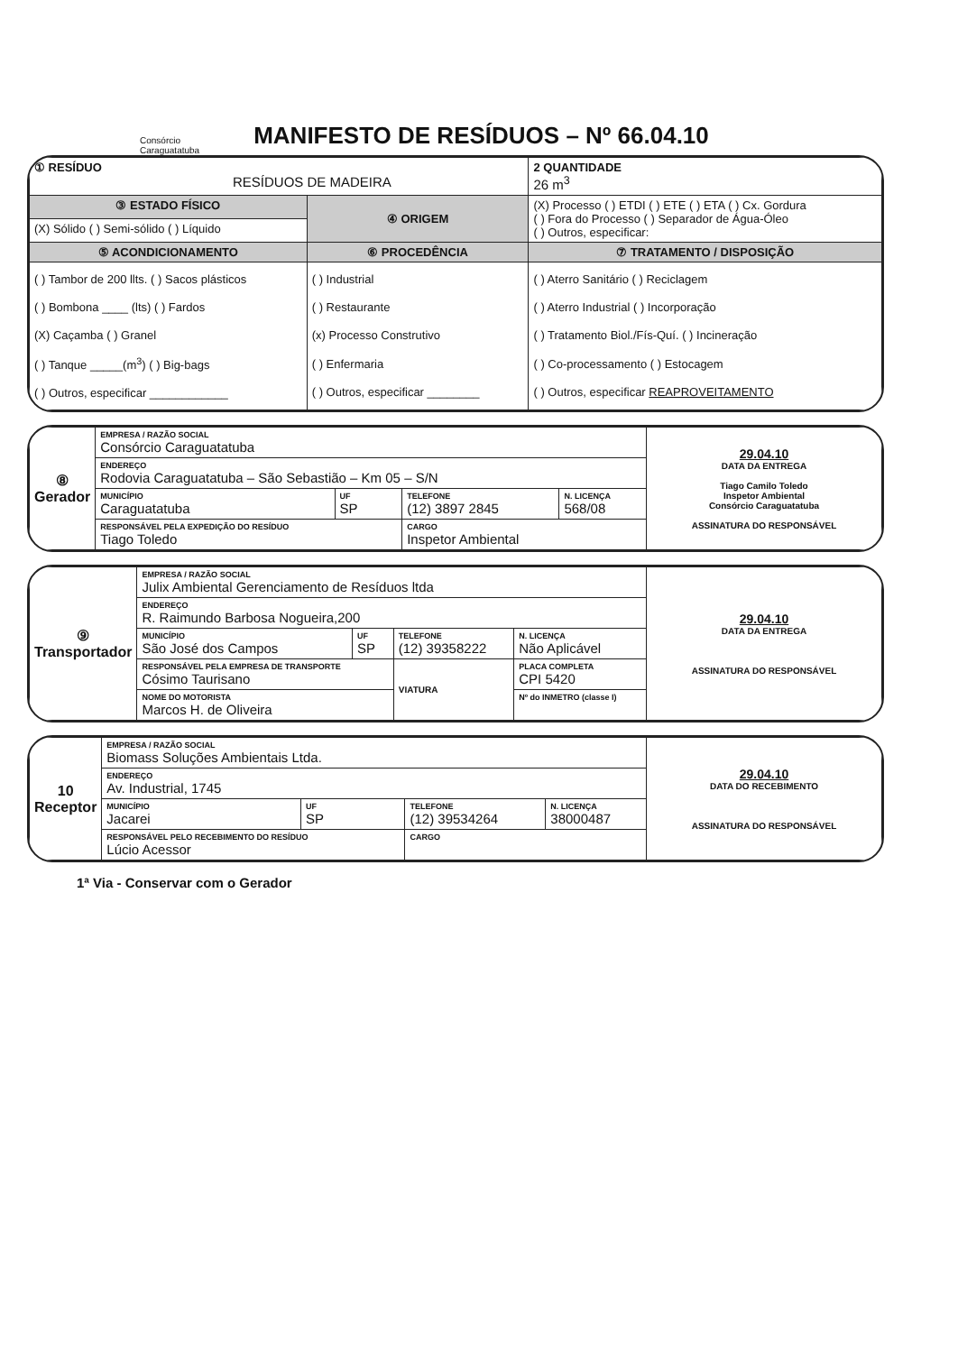Consórcio
Caraguatatuba
MANIFESTO DE RESÍDUOS – Nº 66.04.10
| ① RESÍDUO RESÍDUOS DE MADEIRA | | 2 QUANTIDADE 26 m<sup>3</sup> |
| ③ ESTADO FÍSICO | ④ ORIGEM | (X) Processo ( ) ETDI ( ) ETE ( ) ETA ( ) Cx. Gordura ( ) Fora do Processo ( ) Separador de Água-Óleo ( ) Outros, especificar: |
| (X) Sólido ( ) Semi-sólido ( ) Líquido | | |
| ⑤ ACONDICIONAMENTO | ⑥ PROCEDÊNCIA | ⑦ TRATAMENTO / DISPOSIÇÃO |
| ( ) Tambor de 200 llts. ( ) Sacos plásticos ( ) Bombona ____ (lts) ( ) Fardos (X) Caçamba ( ) Granel ( ) Tanque _____(m<sup>3</sup>) ( ) Big-bags ( ) Outros, especificar ____________ | ( ) Industrial ( ) Restaurante (x) Processo Construtivo ( ) Enfermaria ( ) Outros, especificar ________ | ( ) Aterro Sanitário ( ) Reciclagem ( ) Aterro Industrial ( ) Incorporação ( ) Tratamento Biol./Fís-Quí. ( ) Incineração ( ) Co-processamento ( ) Estocagem ( ) Outros, especificar REAPROVEITAMENTO |
| ⑧ Gerador | EMPRESA / RAZÃO SOCIAL Consórcio Caraguatatuba | | | | 29.04.10 DATA DA ENTREGA Tiago Camilo Toledo Inspetor Ambiental Consórcio Caraguatatuba ASSINATURA DO RESPONSÁVEL |
| | ENDEREÇO Rodovia Caraguatatuba – São Sebastião – Km 05 – S/N | | | | |
| | MUNICÍPIO Caraguatatuba | UF SP | TELEFONE (12) 3897 2845 | N. LICENÇA 568/08 | |
| | RESPONSÁVEL PELA EXPEDIÇÃO DO RESÍDUO Tiago Toledo | | CARGO Inspetor Ambiental | | |
| ⑨ Transportador | EMPRESA / RAZÃO SOCIAL Julix Ambiental Gerenciamento de Resíduos ltda | | | | | 29.04.10 DATA DA ENTREGA ASSINATURA DO RESPONSÁVEL |
| | ENDEREÇO R. Raimundo Barbosa Nogueira,200 | | | | | |
| | MUNICÍPIO São José dos Campos | UF SP | TELEFONE (12) 39358222 | | N. LICENÇA Não Aplicável | |
| | RESPONSÁVEL PELA EMPRESA DE TRANSPORTE Cósimo Taurisano | | VIATURA | PLACA COMPLETA CPI 5420 | | |
| | NOME DO MOTORISTA Marcos H. de Oliveira | | | Nº do INMETRO (classe I) | | |
| 10 Receptor | EMPRESA / RAZÃO SOCIAL Biomass Soluções Ambientais Ltda. | | | | 29.04.10 DATA DO RECEBIMENTO ASSINATURA DO RESPONSÁVEL |
| | ENDEREÇO Av. Industrial, 1745 | | | | |
| | MUNICÍPIO Jacarei | UF SP | TELEFONE (12) 39534264 | N. LICENÇA 38000487 | |
| | RESPONSÁVEL PELO RECEBIMENTO DO RESÍDUO Lúcio Acessor | | CARGO | | |
1ª Via - Conservar com o Gerador